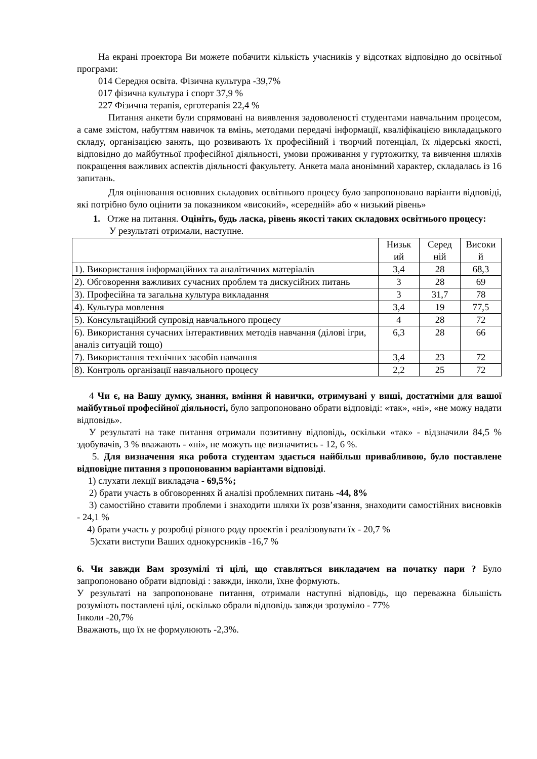На екрані проектора Ви можете побачити кількість учасників у відсотках відповідно до освітньої програми:
014 Середня освіта. Фізична культура -39,7%
017 фізична культура і спорт 37,9 %
227 Фізична терапія, ерготерапія 22,4 %
Питання анкети були спрямовані на виявлення задоволеності студентами навчальним процесом, а саме змістом, набуттям навичок та вмінь, методами передачі інформації, кваліфікацією викладацького складу, організацією занять, що розвивають їх професійний і творчий потенціал, їх лідерські якості, відповідно до майбутньої професійної діяльності, умови проживання у гуртожитку, та вивчення шляхів покращення важливих аспектів діяльності факультету. Анкета мала анонімний характер, складалась із 16 запитань.
Для оцінювання основних складових освітнього процесу було запропоновано варіанти відповіді, які потрібно було оцінити за показником «високий», «середній» або « низький рівень»
1. Отже на питання. Оцініть, будь ласка, рівень якості таких складових освітнього процесу:
У результаті отримали, наступне.
| | Низьк ий | Серед ній | Високи й |
| 1). Використання інформаційних та аналітичних матеріалів | 3,4 | 28 | 68,3 |
| 2). Обговорення важливих сучасних проблем та дискусійних питань | 3 | 28 | 69 |
| 3). Професійна та загальна культура викладання | 3 | 31,7 | 78 |
| 4). Культура мовлення | 3,4 | 19 | 77,5 |
| 5). Консультаційний супровід навчального процесу | 4 | 28 | 72 |
| 6). Використання сучасних інтерактивних методів навчання (ділові ігри, аналіз ситуацій тощо) | 6,3 | 28 | 66 |
| 7). Використання технічних засобів навчання | 3,4 | 23 | 72 |
| 8). Контроль організації навчального процесу | 2,2 | 25 | 72 |
4 Чи є, на Вашу думку, знання, вміння й навички, отримувані у виші, достатніми для вашої майбутньої професійної діяльності, було запропоновано обрати відповіді: «так», «ні», «не можу надати відповідь».
У результаті на таке питання отримали позитивну відповідь, оскільки «так» - відзначили 84,5 % здобувачів, 3 % вважають - «ні», не можуть ще визначитись - 12, 6 %.
5. Для визначення яка робота студентам здається найбільш привабливою, було поставлене відповідне питання з пропонованим варіантами відповіді.
1) слухати лекції викладача - 69,5%;
2) брати участь в обговореннях й аналізі проблемних питань -44, 8%
3) самостійно ставити проблеми і знаходити шляхи їх розв’язання, знаходити самостійних висновків - 24,1 %
4) брати участь у розробці різного роду проектів і реалізовувати їх - 20,7 %
5)схати виступи Ваших однокурсників -16,7 %
6. Чи завжди Вам зрозумілі ті цілі, що ставляться викладачем на початку пари ? Було запропоновано обрати відповіді : завжди, інколи, їхне формують.
У результаті на запропоноване питання, отримали наступні відповідь, що переважна більшість розуміють поставлені цілі, оскілько обрали відповідь завжди зрозуміло - 77%
Інколи -20,7%
Вважають, що їх не формулюють -2,3%.